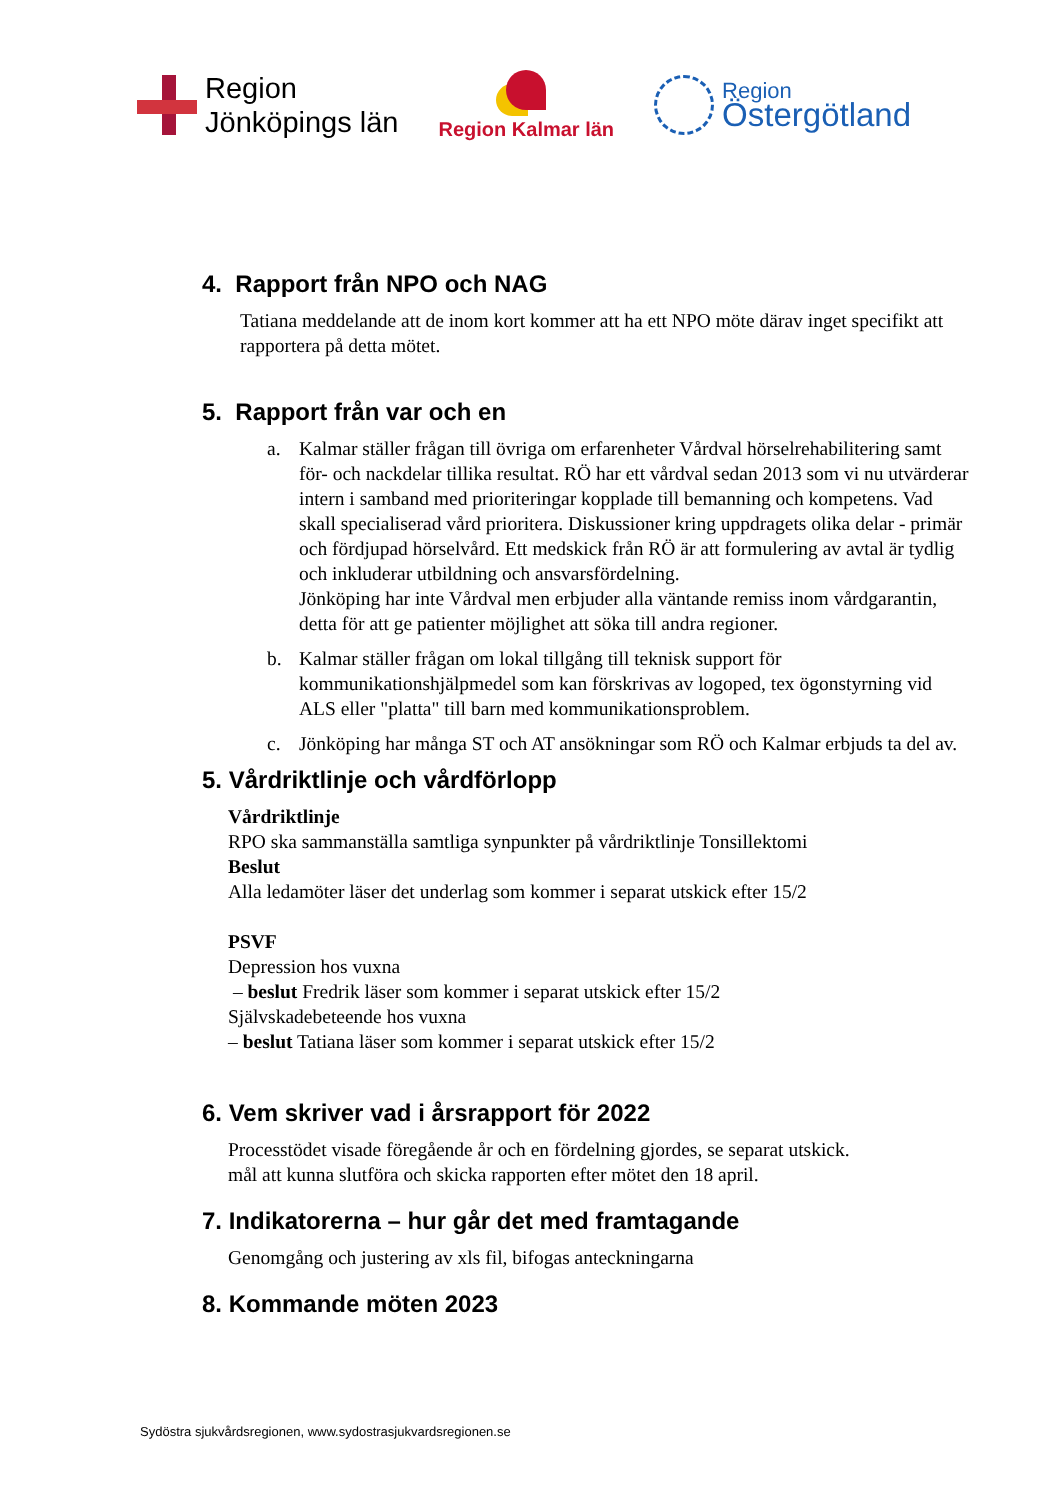Region
Jönköpings län
Region Kalmar län
Region
Östergötland
4. Rapport från NPO och NAG
Tatiana meddelande att de inom kort kommer att ha ett NPO möte därav inget specifikt att rapportera på detta mötet.
5. Rapport från var och en
a. Kalmar ställer frågan till övriga om erfarenheter Vårdval hörselrehabilitering samt för- och nackdelar tillika resultat. RÖ har ett vårdval sedan 2013 som vi nu utvärderar intern i samband med prioriteringar kopplade till bemanning och kompetens. Vad skall specialiserad vård prioritera. Diskussioner kring uppdragets olika delar - primär och fördjupad hörselvård. Ett medskick från RÖ är att formulering av avtal är tydlig och inkluderar utbildning och ansvarsfördelning.
Jönköping har inte Vårdval men erbjuder alla väntande remiss inom vårdgarantin, detta för att ge patienter möjlighet att söka till andra regioner.
b. Kalmar ställer frågan om lokal tillgång till teknisk support för kommunikationshjälpmedel som kan förskrivas av logoped, tex ögonstyrning vid ALS eller "platta" till barn med kommunikationsproblem.
c. Jönköping har många ST och AT ansökningar som RÖ och Kalmar erbjuds ta del av.
5. Vårdriktlinje och vårdförlopp
Vårdriktlinje
RPO ska sammanställa samtliga synpunkter på vårdriktlinje Tonsillektomi
Beslut
Alla ledamöter läser det underlag som kommer i separat utskick efter 15/2
PSVF
Depression hos vuxna
– beslut Fredrik läser som kommer i separat utskick efter 15/2
Självskadebeteende hos vuxna
– beslut Tatiana läser som kommer i separat utskick efter 15/2
6. Vem skriver vad i årsrapport för 2022
Processtödet visade föregående år och en fördelning gjordes, se separat utskick.
mål att kunna slutföra och skicka rapporten efter mötet den 18 april.
7. Indikatorerna – hur går det med framtagande
Genomgång och justering av xls fil, bifogas anteckningarna
8. Kommande möten 2023
Sydöstra sjukvårdsregionen, www.sydostrasjukvardsregionen.se